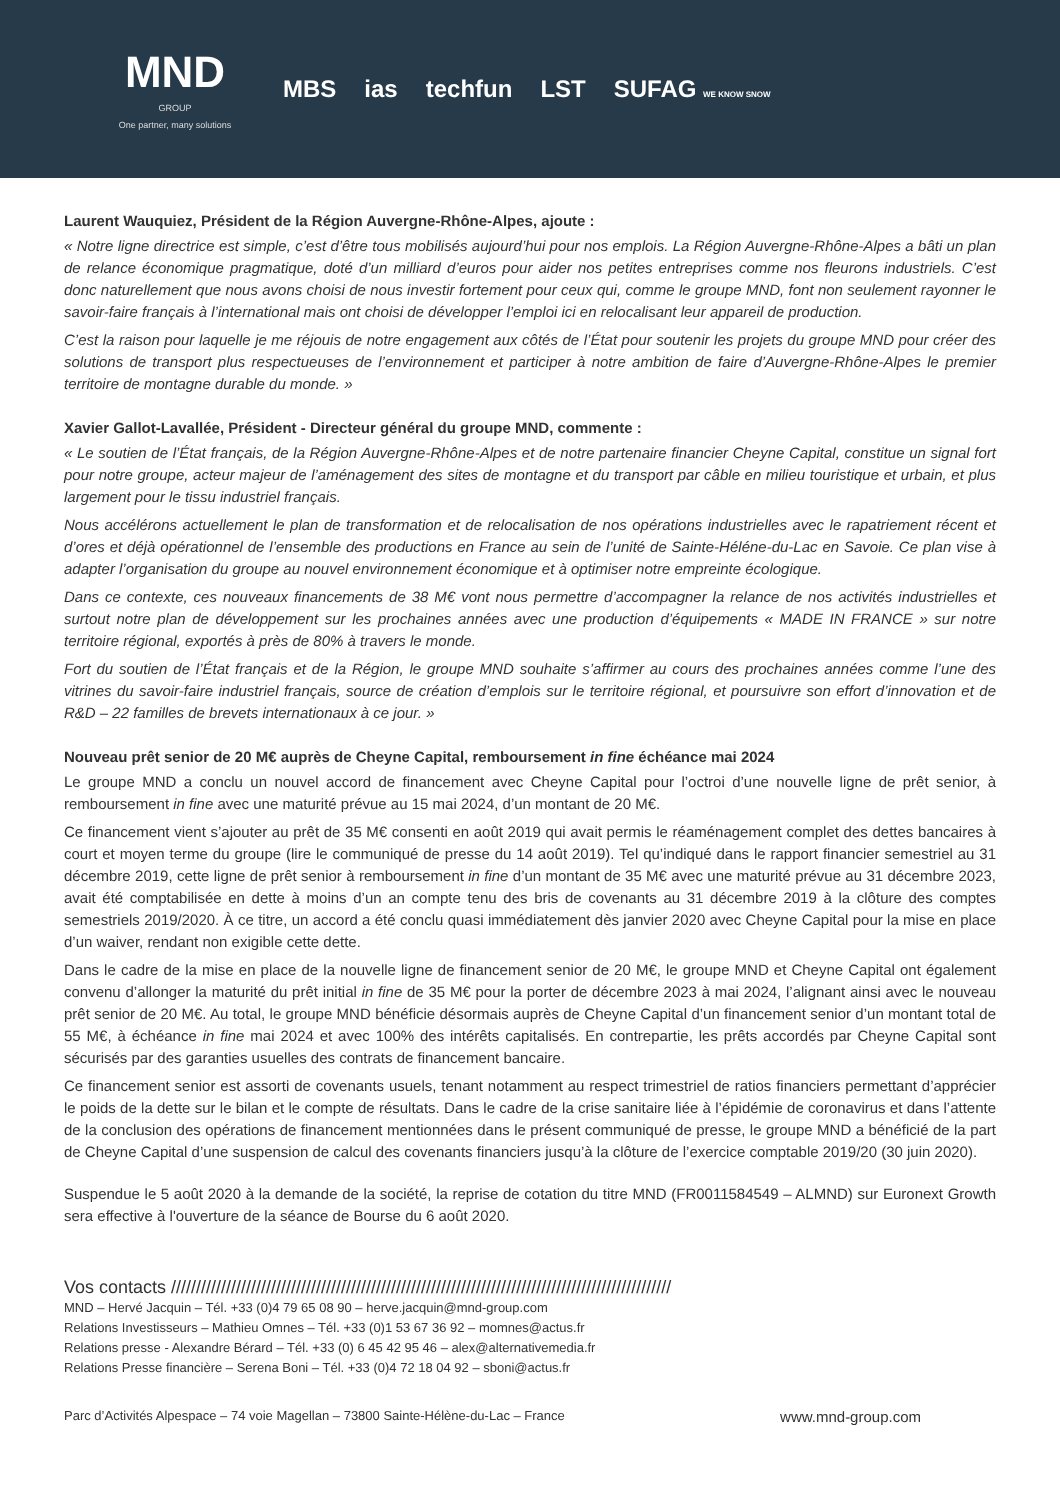MND
GROUP
One partner, many solutions
MBS ias techfun LST SUFAG WE KNOW SNOW
Laurent Wauquiez, Président de la Région Auvergne-Rhône-Alpes, ajoute :
« Notre ligne directrice est simple, c’est d’être tous mobilisés aujourd’hui pour nos emplois. La Région Auvergne-Rhône-Alpes a bâti un plan de relance économique pragmatique, doté d’un milliard d’euros pour aider nos petites entreprises comme nos fleurons industriels. C’est donc naturellement que nous avons choisi de nous investir fortement pour ceux qui, comme le groupe MND, font non seulement rayonner le savoir-faire français à l’international mais ont choisi de développer l’emploi ici en relocalisant leur appareil de production.
C’est la raison pour laquelle je me réjouis de notre engagement aux côtés de l’État pour soutenir les projets du groupe MND pour créer des solutions de transport plus respectueuses de l’environnement et participer à notre ambition de faire d’Auvergne-Rhône-Alpes le premier territoire de montagne durable du monde. »
Xavier Gallot-Lavallée, Président - Directeur général du groupe MND, commente :
« Le soutien de l’État français, de la Région Auvergne-Rhône-Alpes et de notre partenaire financier Cheyne Capital, constitue un signal fort pour notre groupe, acteur majeur de l’aménagement des sites de montagne et du transport par câble en milieu touristique et urbain, et plus largement pour le tissu industriel français.
Nous accélérons actuellement le plan de transformation et de relocalisation de nos opérations industrielles avec le rapatriement récent et d’ores et déjà opérationnel de l’ensemble des productions en France au sein de l’unité de Sainte-Héléne-du-Lac en Savoie. Ce plan vise à adapter l’organisation du groupe au nouvel environnement économique et à optimiser notre empreinte écologique.
Dans ce contexte, ces nouveaux financements de 38 M€ vont nous permettre d’accompagner la relance de nos activités industrielles et surtout notre plan de développement sur les prochaines années avec une production d’équipements « MADE IN FRANCE » sur notre territoire régional, exportés à près de 80% à travers le monde.
Fort du soutien de l’État français et de la Région, le groupe MND souhaite s’affirmer au cours des prochaines années comme l’une des vitrines du savoir-faire industriel français, source de création d’emplois sur le territoire régional, et poursuivre son effort d’innovation et de R&D – 22 familles de brevets internationaux à ce jour. »
Nouveau prêt senior de 20 M€ auprès de Cheyne Capital, remboursement in fine échéance mai 2024
Le groupe MND a conclu un nouvel accord de financement avec Cheyne Capital pour l’octroi d’une nouvelle ligne de prêt senior, à remboursement in fine avec une maturité prévue au 15 mai 2024, d’un montant de 20 M€.
Ce financement vient s’ajouter au prêt de 35 M€ consenti en août 2019 qui avait permis le réaménagement complet des dettes bancaires à court et moyen terme du groupe (lire le communiqué de presse du 14 août 2019). Tel qu’indiqué dans le rapport financier semestriel au 31 décembre 2019, cette ligne de prêt senior à remboursement in fine d’un montant de 35 M€ avec une maturité prévue au 31 décembre 2023, avait été comptabilisée en dette à moins d’un an compte tenu des bris de covenants au 31 décembre 2019 à la clôture des comptes semestriels 2019/2020. À ce titre, un accord a été conclu quasi immédiatement dès janvier 2020 avec Cheyne Capital pour la mise en place d’un waiver, rendant non exigible cette dette.
Dans le cadre de la mise en place de la nouvelle ligne de financement senior de 20 M€, le groupe MND et Cheyne Capital ont également convenu d’allonger la maturité du prêt initial in fine de 35 M€ pour la porter de décembre 2023 à mai 2024, l’alignant ainsi avec le nouveau prêt senior de 20 M€. Au total, le groupe MND bénéficie désormais auprès de Cheyne Capital d’un financement senior d’un montant total de 55 M€, à échéance in fine mai 2024 et avec 100% des intérêts capitalisés. En contrepartie, les prêts accordés par Cheyne Capital sont sécurisés par des garanties usuelles des contrats de financement bancaire.
Ce financement senior est assorti de covenants usuels, tenant notamment au respect trimestriel de ratios financiers permettant d’apprécier le poids de la dette sur le bilan et le compte de résultats. Dans le cadre de la crise sanitaire liée à l’épidémie de coronavirus et dans l’attente de la conclusion des opérations de financement mentionnées dans le présent communiqué de presse, le groupe MND a bénéficié de la part de Cheyne Capital d’une suspension de calcul des covenants financiers jusqu’à la clôture de l’exercice comptable 2019/20 (30 juin 2020).
Suspendue le 5 août 2020 à la demande de la société, la reprise de cotation du titre MND (FR0011584549 – ALMND) sur Euronext Growth sera effective à l'ouverture de la séance de Bourse du 6 août 2020.
Vos contacts ////////////////////////////////////////////////////////////////////////////////////////////////////
MND – Hervé Jacquin – Tél. +33 (0)4 79 65 08 90 – herve.jacquin@mnd-group.com
Relations Investisseurs – Mathieu Omnes – Tél. +33 (0)1 53 67 36 92 – momnes@actus.fr
Relations presse - Alexandre Bérard – Tél. +33 (0) 6 45 42 95 46 – alex@alternativemedia.fr
Relations Presse financière – Serena Boni – Tél. +33 (0)4 72 18 04 92 – sboni@actus.fr
Parc d’Activités Alpespace – 74 voie Magellan – 73800 Sainte-Hélène-du-Lac – France www.mnd-group.com